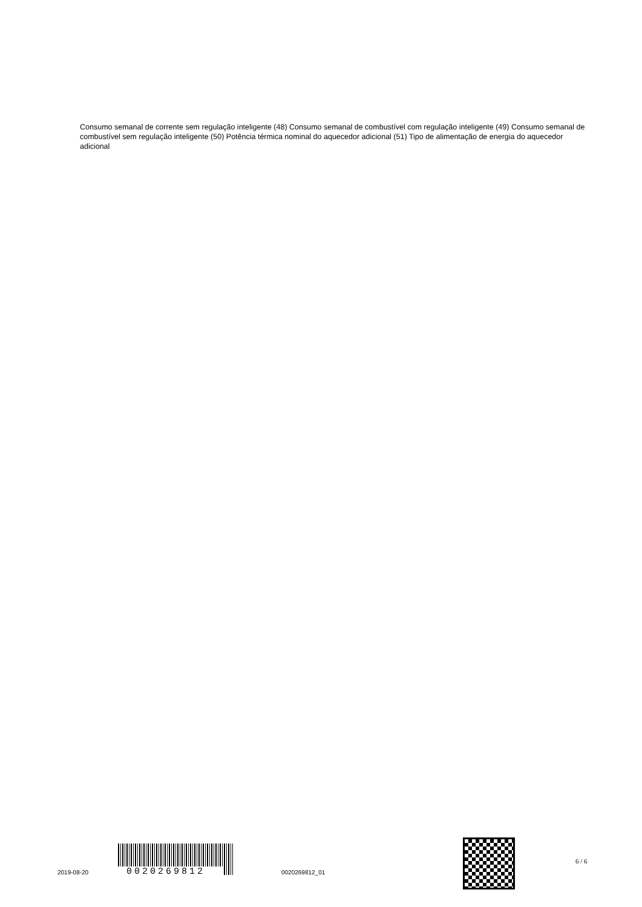Consumo semanal de corrente sem regulação inteligente (48) Consumo semanal de combustível com regulação inteligente (49) Consumo semanal de combustível sem regulação inteligente (50) Potência térmica nominal do aquecedor adicional (51) Tipo de alimentação de energia do aquecedor adicional
2019-08-20
0020269812
0020269812_01
6 / 6